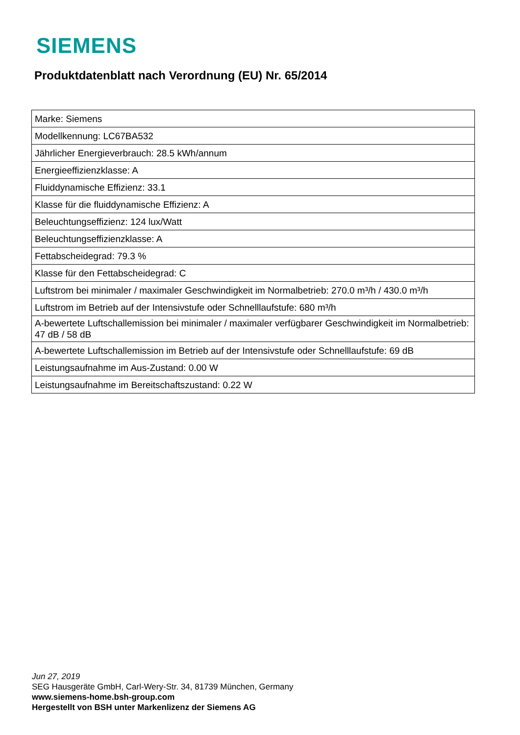SIEMENS
Produktdatenblatt nach Verordnung (EU) Nr. 65/2014
| Marke: Siemens |
| Modellkennung: LC67BA532 |
| Jährlicher Energieverbrauch: 28.5 kWh/annum |
| Energieeffizienzklasse: A |
| Fluiddynamische Effizienz: 33.1 |
| Klasse für die fluiddynamische Effizienz: A |
| Beleuchtungseffizienz: 124 lux/Watt |
| Beleuchtungseffizienzklasse: A |
| Fettabscheidegrad: 79.3 % |
| Klasse für den Fettabscheidegrad: C |
| Luftstrom bei minimaler / maximaler Geschwindigkeit im Normalbetrieb: 270.0 m³/h / 430.0 m³/h |
| Luftstrom im Betrieb auf der Intensivstufe oder Schnelllaufstufe: 680 m³/h |
| A-bewertete Luftschallemission bei minimaler / maximaler verfügbarer Geschwindigkeit im Normalbetrieb: 47 dB / 58 dB |
| A-bewertete Luftschallemission im Betrieb auf der Intensivstufe oder Schnelllaufstufe: 69 dB |
| Leistungsaufnahme im Aus-Zustand: 0.00 W |
| Leistungsaufnahme im Bereitschaftszustand: 0.22 W |
Jun 27, 2019
SEG Hausgeräte GmbH, Carl-Wery-Str. 34, 81739 München, Germany
www.siemens-home.bsh-group.com
Hergestellt von BSH unter Markenlizenz der Siemens AG